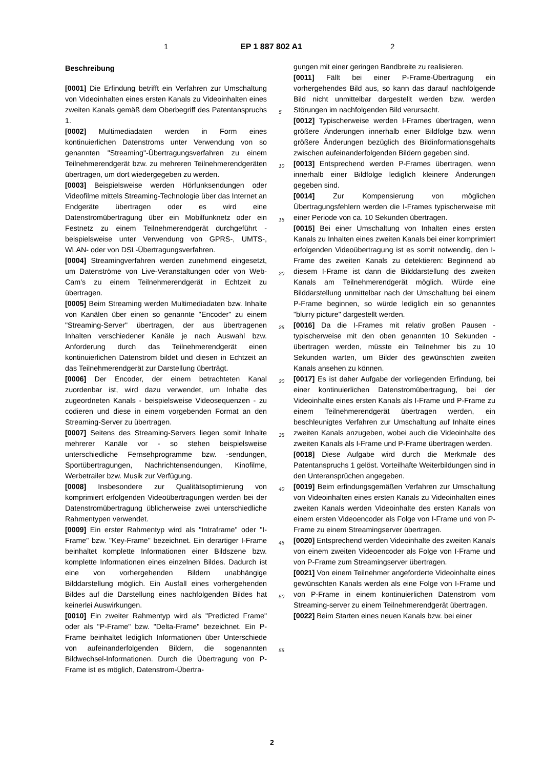1 EP 1 887 802 A1 2
Beschreibung
[0001] Die Erfindung betrifft ein Verfahren zur Umschaltung von Videoinhalten eines ersten Kanals zu Videoinhalten eines zweiten Kanals gemäß dem Oberbegriff des Patentanspruchs 1.
[0002] Multimediadaten werden in Form eines kontinuierlichen Datenstroms unter Verwendung von so genannten "Streaming"-Übertragungsverfahren zu einem Teilnehmerendgerät bzw. zu mehreren Teilnehmerendgeräten übertragen, um dort wiedergegeben zu werden.
[0003] Beispielsweise werden Hörfunksendungen oder Videofilme mittels Streaming-Technologie über das Internet an Endgeräte übertragen oder es wird eine Datenstromübertragung über ein Mobilfunknetz oder ein Festnetz zu einem Teilnehmerendgerät durchgeführt - beispielsweise unter Verwendung von GPRS-, UMTS-, WLAN- oder von DSL-Übertragungsverfahren.
[0004] Streamingverfahren werden zunehmend eingesetzt, um Datenströme von Live-Veranstaltungen oder von Web-Cam’s zu einem Teilnehmerendgerät in Echtzeit zu übertragen.
[0005] Beim Streaming werden Multimediadaten bzw. Inhalte von Kanälen über einen so genannte "Encoder" zu einem "Streaming-Server" übertragen, der aus übertragenen Inhalten verschiedener Kanäle je nach Auswahl bzw. Anforderung durch das Teilnehmerendgerät einen kontinuierlichen Datenstrom bildet und diesen in Echtzeit an das Teilnehmerendgerät zur Darstellung überträgt.
[0006] Der Encoder, der einem betrachteten Kanal zuordenbar ist, wird dazu verwendet, um Inhalte des zugeordneten Kanals - beispielsweise Videosequenzen - zu codieren und diese in einem vorgebenden Format an den Streaming-Server zu übertragen.
[0007] Seitens des Streaming-Servers liegen somit Inhalte mehrerer Kanäle vor - so stehen beispielsweise unterschiedliche Fernsehprogramme bzw. -sendungen, Sportübertragungen, Nachrichtensendungen, Kinofilme, Werbetrailer bzw. Musik zur Verfügung.
[0008] Insbesondere zur Qualitätsoptimierung von komprimiert erfolgenden Videoübertragungen werden bei der Datenstromübertragung üblicherweise zwei unterschiedliche Rahmentypen verwendet.
[0009] Ein erster Rahmentyp wird als "Intraframe" oder "I-Frame" bzw. "Key-Frame" bezeichnet. Ein derartiger I-Frame beinhaltet komplette Informationen einer Bildszene bzw. komplette Informationen eines einzelnen Bildes. Dadurch ist eine von vorhergehenden Bildern unabhängige Bilddarstellung möglich. Ein Ausfall eines vorhergehenden Bildes auf die Darstellung eines nachfolgenden Bildes hat keinerlei Auswirkungen.
[0010] Ein zweiter Rahmentyp wird als "Predicted Frame" oder als "P-Frame" bzw. "Delta-Frame" bezeichnet. Ein P-Frame beinhaltet lediglich Informationen über Unterschiede von aufeinanderfolgenden Bildern, die sogenannten Bildwechsel-Informationen. Durch die Übertragung von P-Frame ist es möglich, Datenstrom-Übertra-
gungen mit einer geringen Bandbreite zu realisieren.
[0011] Fällt bei einer P-Frame-Übertragung ein vorhergehendes Bild aus, so kann das darauf nachfolgende Bild nicht unmittelbar dargestellt werden bzw. werden Störungen im nachfolgenden Bild verursacht.
[0012] Typischerweise werden I-Frames übertragen, wenn größere Änderungen innerhalb einer Bildfolge bzw. wenn größere Änderungen bezüglich des Bildinformationsgehalts zwischen aufeinanderfolgenden Bildern gegeben sind.
[0013] Entsprechend werden P-Frames übertragen, wenn innerhalb einer Bildfolge lediglich kleinere Änderungen gegeben sind.
[0014] Zur Kompensierung von möglichen Übertragungsfehlern werden die I-Frames typischerweise mit einer Periode von ca. 10 Sekunden übertragen.
[0015] Bei einer Umschaltung von Inhalten eines ersten Kanals zu Inhalten eines zweiten Kanals bei einer komprimiert erfolgenden Videoübertragung ist es somit notwendig, den I-Frame des zweiten Kanals zu detektieren: Beginnend ab diesem I-Frame ist dann die Bilddarstellung des zweiten Kanals am Teilnehmerendgerät möglich. Würde eine Bilddarstellung unmittelbar nach der Umschaltung bei einem P-Frame beginnen, so würde lediglich ein so genanntes "blurry picture" dargestellt werden.
[0016] Da die I-Frames mit relativ großen Pausen - typischerweise mit den oben genannten 10 Sekunden - übertragen werden, müsste ein Teilnehmer bis zu 10 Sekunden warten, um Bilder des gewünschten zweiten Kanals ansehen zu können.
[0017] Es ist daher Aufgabe der vorliegenden Erfindung, bei einer kontinuierlichen Datenstromübertragung, bei der Videoinhalte eines ersten Kanals als I-Frame und P-Frame zu einem Teilnehmerendgerät übertragen werden, ein beschleunigtes Verfahren zur Umschaltung auf Inhalte eines zweiten Kanals anzugeben, wobei auch die Videoinhalte des zweiten Kanals als I-Frame und P-Frame übertragen werden.
[0018] Diese Aufgabe wird durch die Merkmale des Patentanspruchs 1 gelöst. Vorteilhafte Weiterbildungen sind in den Unteransprüchen angegeben.
[0019] Beim erfindungsgemäßen Verfahren zur Umschaltung von Videoinhalten eines ersten Kanals zu Videoinhalten eines zweiten Kanals werden Videoinhalte des ersten Kanals von einem ersten Videoencoder als Folge von I-Frame und von P-Frame zu einem Streamingserver übertragen.
[0020] Entsprechend werden Videoinhalte des zweiten Kanals von einem zweiten Videoencoder als Folge von I-Frame und von P-Frame zum Streamingserver übertragen.
[0021] Von einem Teilnehmer angeforderte Videoinhalte eines gewünschten Kanals werden als eine Folge von I-Frame und von P-Frame in einem kontinuierlichen Datenstrom vom Streaming-server zu einem Teilnehmerendgerät übertragen.
[0022] Beim Starten eines neuen Kanals bzw. bei einer
5
10
15
20
25
30
35
40
45
50
55
2